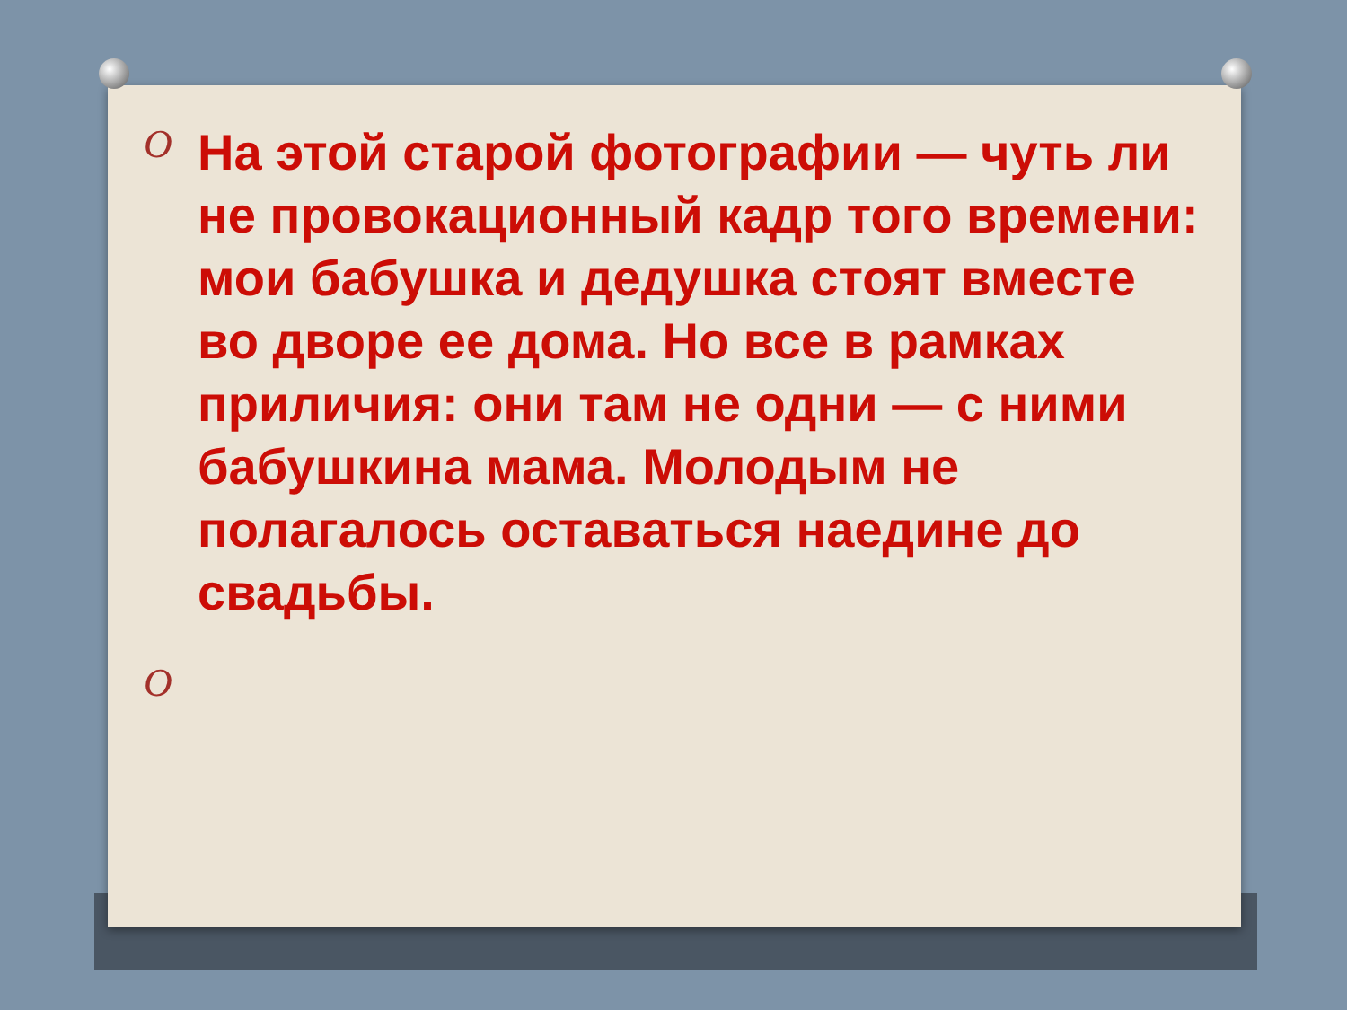O
На этой старой фотографии — чуть ли не провокационный кадр того времени: мои бабушка и дедушка стоят вместе во дворе ее дома. Но все в рамках приличия: они там не одни — с ними бабушкина мама. Молодым не полагалось оставаться наедине до свадьбы.
O